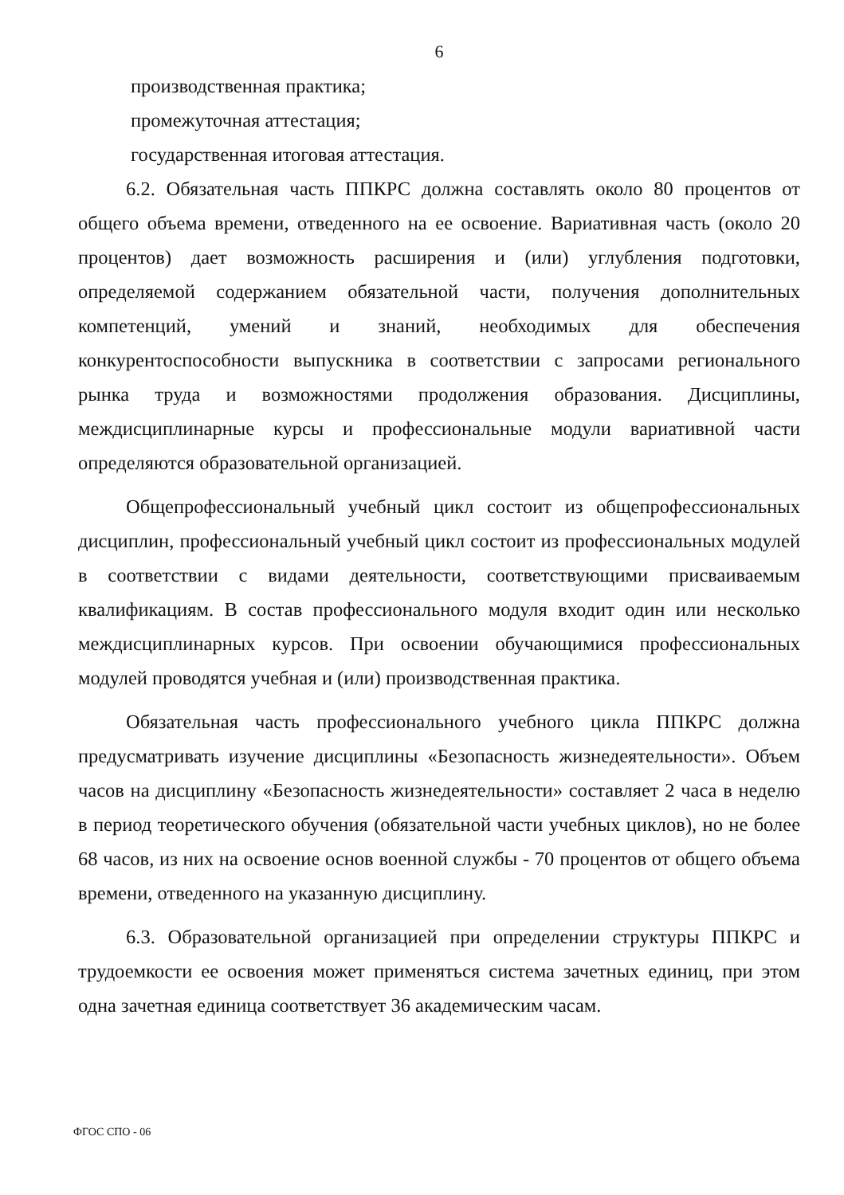6
производственная практика;
промежуточная аттестация;
государственная итоговая аттестация.
6.2. Обязательная часть ППКРС должна составлять около 80 процентов от общего объема времени, отведенного на ее освоение. Вариативная часть (около 20 процентов) дает возможность расширения и (или) углубления подготовки, определяемой содержанием обязательной части, получения дополнительных компетенций, умений и знаний, необходимых для обеспечения конкурентоспособности выпускника в соответствии с запросами регионального рынка труда и возможностями продолжения образования. Дисциплины, междисциплинарные курсы и профессиональные модули вариативной части определяются образовательной организацией.
Общепрофессиональный учебный цикл состоит из общепрофессиональных дисциплин, профессиональный учебный цикл состоит из профессиональных модулей в соответствии с видами деятельности, соответствующими присваиваемым квалификациям. В состав профессионального модуля входит один или несколько междисциплинарных курсов. При освоении обучающимися профессиональных модулей проводятся учебная и (или) производственная практика.
Обязательная часть профессионального учебного цикла ППКРС должна предусматривать изучение дисциплины «Безопасность жизнедеятельности». Объем часов на дисциплину «Безопасность жизнедеятельности» составляет 2 часа в неделю в период теоретического обучения (обязательной части учебных циклов), но не более 68 часов, из них на освоение основ военной службы - 70 процентов от общего объема времени, отведенного на указанную дисциплину.
6.3. Образовательной организацией при определении структуры ППКРС и трудоемкости ее освоения может применяться система зачетных единиц, при этом одна зачетная единица соответствует 36 академическим часам.
ФГОС СПО - 06